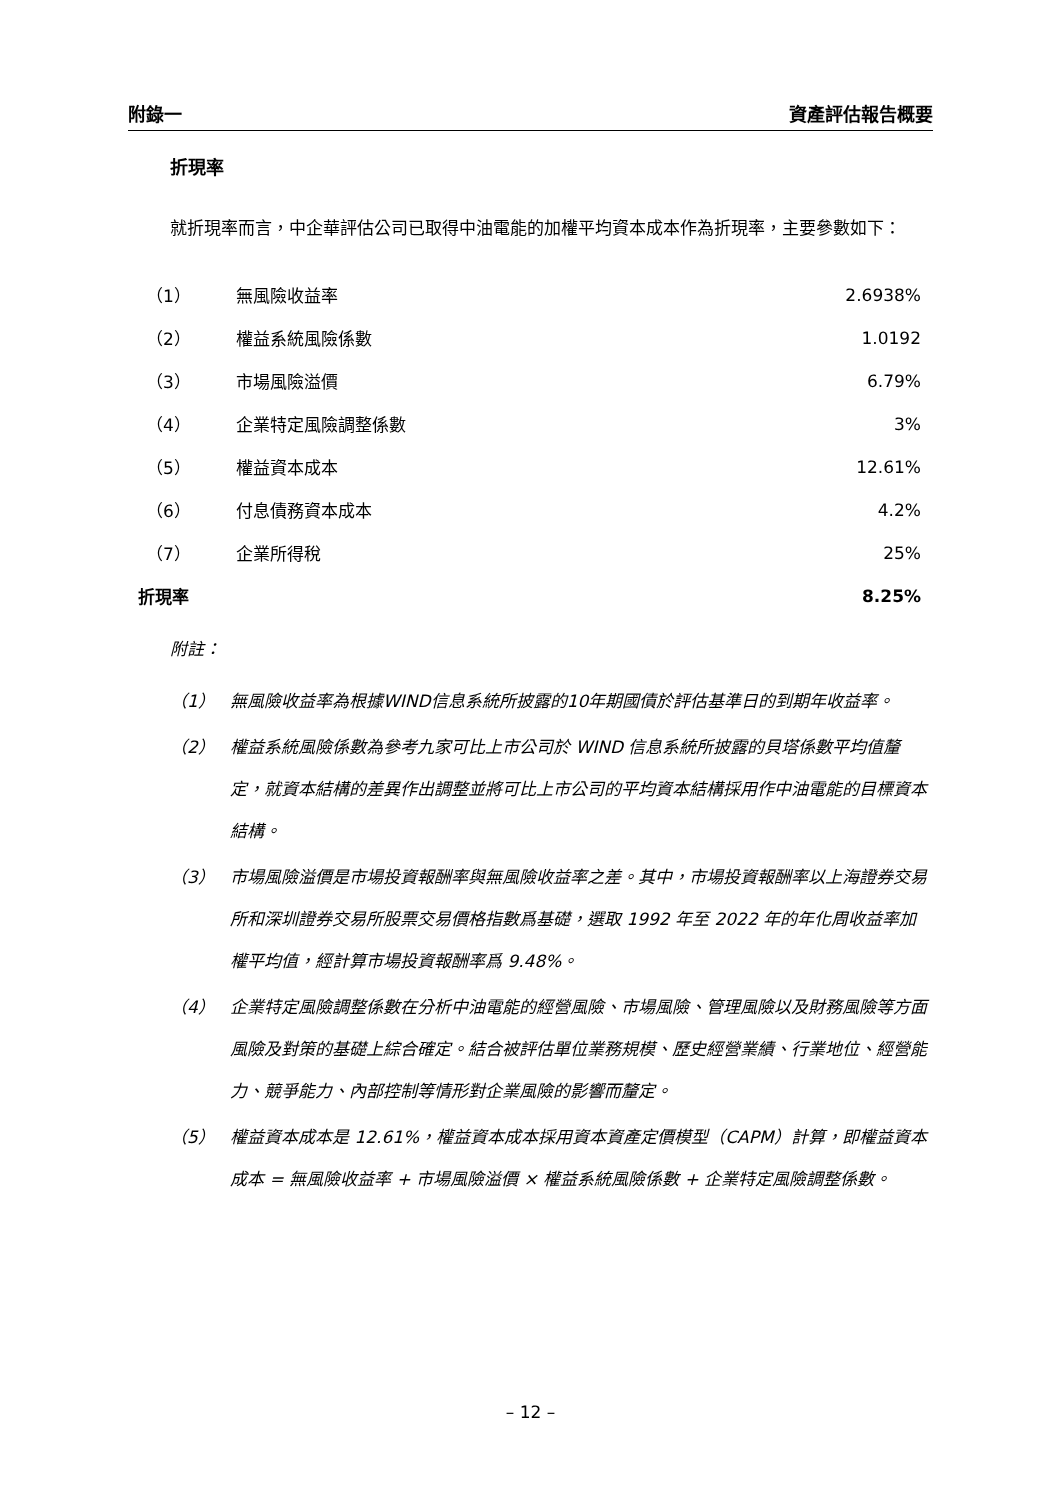附錄一 資產評估報告概要
折現率
就折現率而言，中企華評估公司已取得中油電能的加權平均資本成本作為折現率，主要參數如下：
| （1） | 無風險收益率 | 2.6938% |
| （2） | 權益系統風險係數 | 1.0192 |
| （3） | 市場風險溢價 | 6.79% |
| （4） | 企業特定風險調整係數 | 3% |
| （5） | 權益資本成本 | 12.61% |
| （6） | 付息債務資本成本 | 4.2% |
| （7） | 企業所得稅 | 25% |
| 折現率 | | 8.25% |
附註：
（1） 無風險收益率為根據WIND信息系統所披露的10年期國債於評估基準日的到期年收益率。
（2） 權益系統風險係數為參考九家可比上市公司於 WIND 信息系統所披露的貝塔係數平均值釐定，就資本結構的差異作出調整並將可比上市公司的平均資本結構採用作中油電能的目標資本結構。
（3） 市場風險溢價是市場投資報酬率與無風險收益率之差。其中，市場投資報酬率以上海證券交易所和深圳證券交易所股票交易價格指數爲基礎，選取 1992 年至 2022 年的年化周收益率加權平均值，經計算市場投資報酬率爲 9.48%。
（4） 企業特定風險調整係數在分析中油電能的經營風險、市場風險、管理風險以及財務風險等方面風險及對策的基礎上綜合確定。結合被評估單位業務規模、歷史經營業績、行業地位、經營能力、競爭能力、內部控制等情形對企業風險的影響而釐定。
（5） 權益資本成本是 12.61%，權益資本成本採用資本資產定價模型（CAPM）計算，即權益資本成本 = 無風險收益率 + 市場風險溢價 × 權益系統風險係數 + 企業特定風險調整係數。
– 12 –